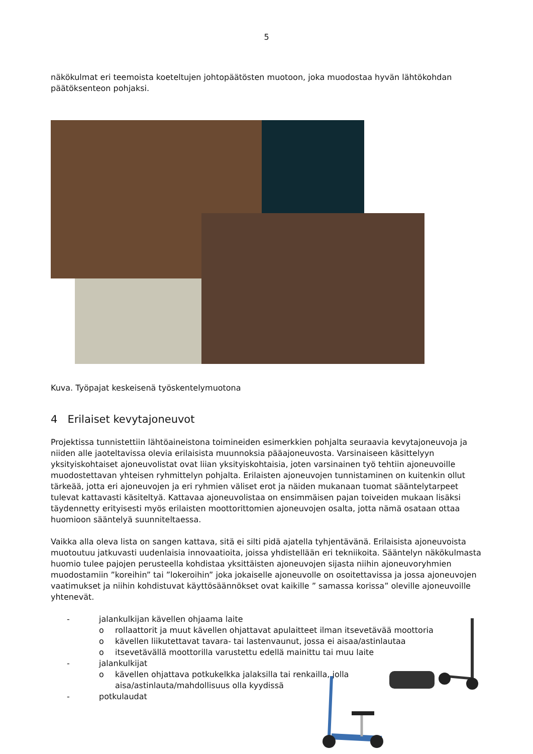5
näkökulmat eri teemoista koeteltujen johtopäätösten muotoon, joka muodostaa hyvän lähtökohdan päätöksenteon pohjaksi.
Kuva. Työpajat keskeisenä työskentelymuotona
4 Erilaiset kevytajoneuvot
Projektissa tunnistettiin lähtöaineistona toimineiden esimerkkien pohjalta seuraavia kevytajoneuvoja ja niiden alle jaoteltavissa olevia erilaisista muunnoksia pääajoneuvosta. Varsinaiseen käsittelyyn yksityiskohtaiset ajoneuvolistat ovat liian yksityiskohtaisia, joten varsinainen työ tehtiin ajoneuvoille muodostettavan yhteisen ryhmittelyn pohjalta. Erilaisten ajoneuvojen tunnistaminen on kuitenkin ollut tärkeää, jotta eri ajoneuvojen ja eri ryhmien väliset erot ja näiden mukanaan tuomat sääntelytarpeet tulevat kattavasti käsiteltyä. Kattavaa ajoneuvolistaa on ensimmäisen pajan toiveiden mukaan lisäksi täydennetty erityisesti myös erilaisten moottorittomien ajoneuvojen osalta, jotta nämä osataan ottaa huomioon sääntelyä suunniteltaessa.
Vaikka alla oleva lista on sangen kattava, sitä ei silti pidä ajatella tyhjentävänä. Erilaisista ajoneuvoista muotoutuu jatkuvasti uudenlaisia innovaatioita, joissa yhdistellään eri tekniikoita. Sääntelyn näkökulmasta huomio tulee pajojen perusteella kohdistaa yksittäisten ajoneuvojen sijasta niihin ajoneuvoryhmien muodostamiin ”koreihin” tai ”lokeroihin” joka jokaiselle ajoneuvolle on osoitettavissa ja jossa ajoneuvojen vaatimukset ja niihin kohdistuvat käyttösäännökset ovat kaikille ” samassa korissa” oleville ajoneuvoille yhtenevät.
- jalankulkijan kävellen ohjaama laite
o rollaattorit ja muut kävellen ohjattavat apulaitteet ilman itsevetävää moottoria
o kävellen liikutettavat tavara- tai lastenvaunut, jossa ei aisaa/astinlautaa
o itsevetävällä moottorilla varustettu edellä mainittu tai muu laite
- jalankulkijat
o kävellen ohjattava potkukelkka jalaksilla tai renkailla, jolla
aisa/astinlauta/mahdollisuus olla kyydissä
- potkulaudat